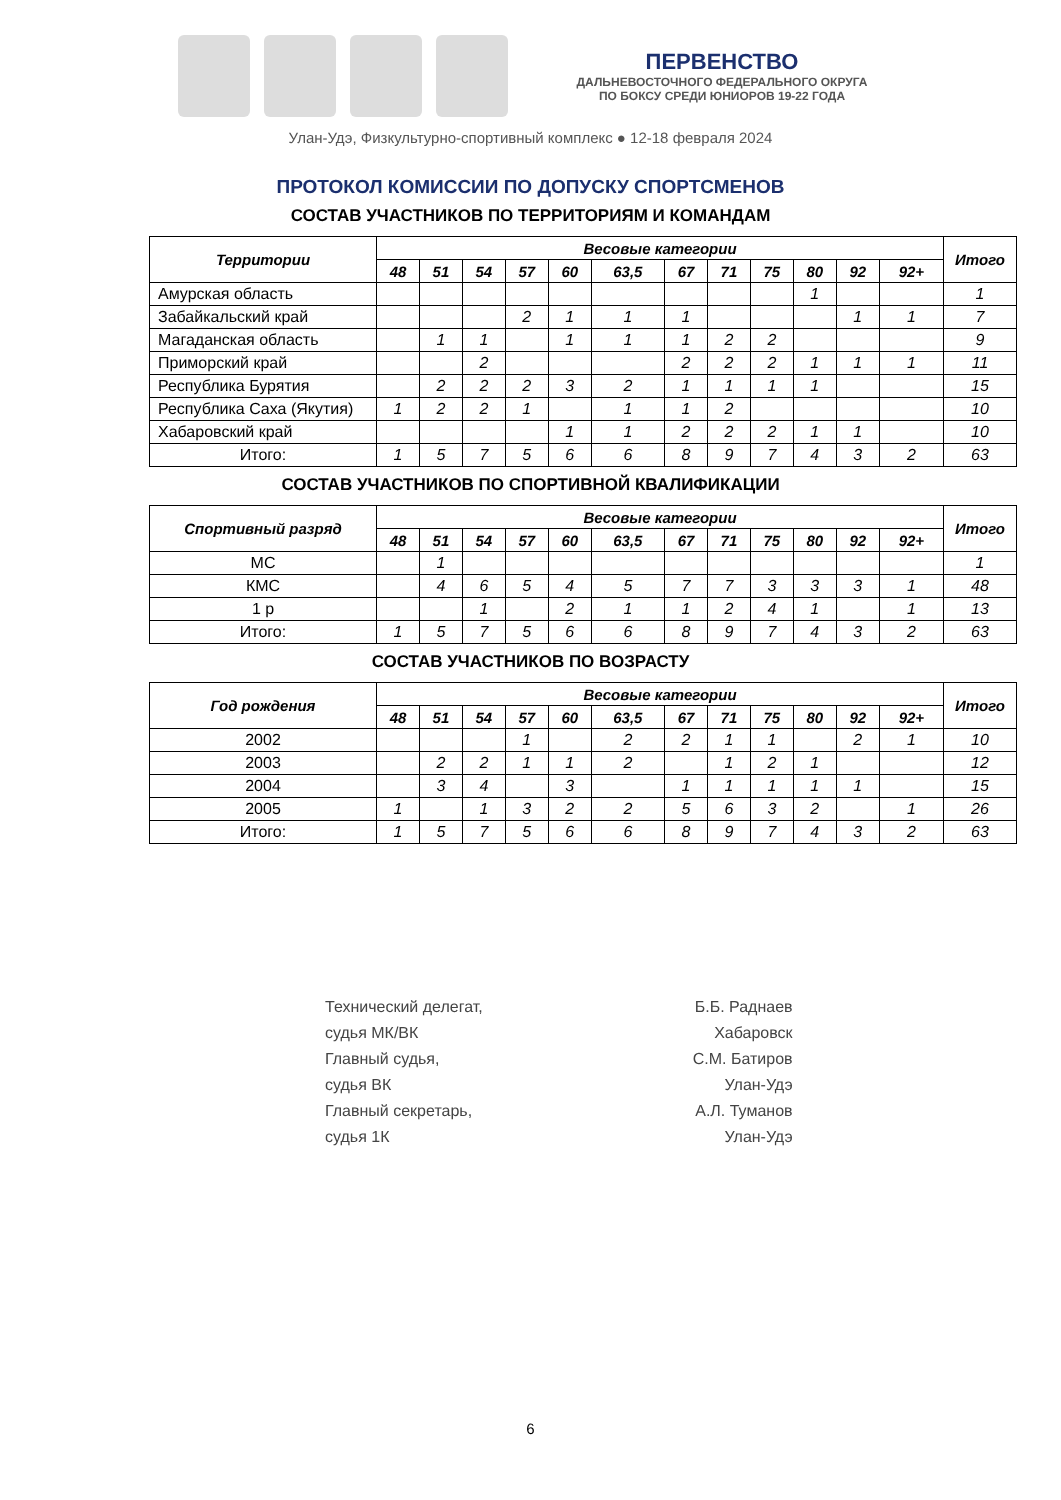ПЕРВЕНСТВО
ДАЛЬНЕВОСТОЧНОГО ФЕДЕРАЛЬНОГО ОКРУГА
ПО БОКСУ СРЕДИ ЮНИОРОВ 19-22 ГОДА
Улан-Удэ, Физкультурно-спортивный комплекс ● 12-18 февраля 2024
ПРОТОКОЛ КОМИССИИ ПО ДОПУСКУ СПОРТСМЕНОВ
СОСТАВ УЧАСТНИКОВ ПО ТЕРРИТОРИЯМ И КОМАНДАМ
| Территории | Весовые категории | | | | | | | | | | | | Итого |
| --- | --- | --- | --- | --- | --- | --- | --- | --- | --- | --- | --- | --- | --- |
| | 48 | 51 | 54 | 57 | 60 | 63,5 | 67 | 71 | 75 | 80 | 92 | 92+ | |
| Амурская область | | | | | | | | | | 1 | | | 1 |
| Забайкальский край | | | | 2 | 1 | 1 | 1 | | | | 1 | 1 | 7 |
| Магаданская область | | 1 | 1 | | 1 | 1 | 1 | 2 | 2 | | | | 9 |
| Приморский край | | | 2 | | | | 2 | 2 | 2 | 1 | 1 | 1 | 11 |
| Республика Бурятия | | 2 | 2 | 2 | 3 | 2 | 1 | 1 | 1 | 1 | | | 15 |
| Республика Саха (Якутия) | 1 | 2 | 2 | 1 | | 1 | 1 | 2 | | | | | 10 |
| Хабаровский край | | | | | 1 | 1 | 2 | 2 | 2 | 1 | 1 | | 10 |
| Итого: | 1 | 5 | 7 | 5 | 6 | 6 | 8 | 9 | 7 | 4 | 3 | 2 | 63 |
СОСТАВ УЧАСТНИКОВ ПО СПОРТИВНОЙ КВАЛИФИКАЦИИ
| Спортивный разряд | Весовые категории | | | | | | | | | | | | Итого |
| --- | --- | --- | --- | --- | --- | --- | --- | --- | --- | --- | --- | --- | --- |
| | 48 | 51 | 54 | 57 | 60 | 63,5 | 67 | 71 | 75 | 80 | 92 | 92+ | |
| МС | | 1 | | | | | | | | | | | 1 |
| КМС | | 4 | 6 | 5 | 4 | 5 | 7 | 7 | 3 | 3 | 3 | 1 | 48 |
| 1 р | | | 1 | | 2 | 1 | 1 | 2 | 4 | 1 | | 1 | 13 |
| Итого: | 1 | 5 | 7 | 5 | 6 | 6 | 8 | 9 | 7 | 4 | 3 | 2 | 63 |
СОСТАВ УЧАСТНИКОВ ПО ВОЗРАСТУ
| Год рождения | Весовые категории | | | | | | | | | | | | Итого |
| --- | --- | --- | --- | --- | --- | --- | --- | --- | --- | --- | --- | --- | --- |
| | 48 | 51 | 54 | 57 | 60 | 63,5 | 67 | 71 | 75 | 80 | 92 | 92+ | |
| 2002 | | | | 1 | | 2 | 2 | 1 | 1 | | 2 | 1 | 10 |
| 2003 | | 2 | 2 | 1 | 1 | 2 | | 1 | 2 | 1 | | | 12 |
| 2004 | | 3 | 4 | | 3 | | 1 | 1 | 1 | 1 | 1 | | 15 |
| 2005 | 1 | | 1 | 3 | 2 | 2 | 5 | 6 | 3 | 2 | | 1 | 26 |
| Итого: | 1 | 5 | 7 | 5 | 6 | 6 | 8 | 9 | 7 | 4 | 3 | 2 | 63 |
Технический делегат,
судья МК/ВК
Главный судья,
судья ВК
Главный секретарь,
судья 1К
Б.Б. Раднаев
Хабаровск
С.М. Батиров
Улан-Удэ
А.Л. Туманов
Улан-Удэ
6